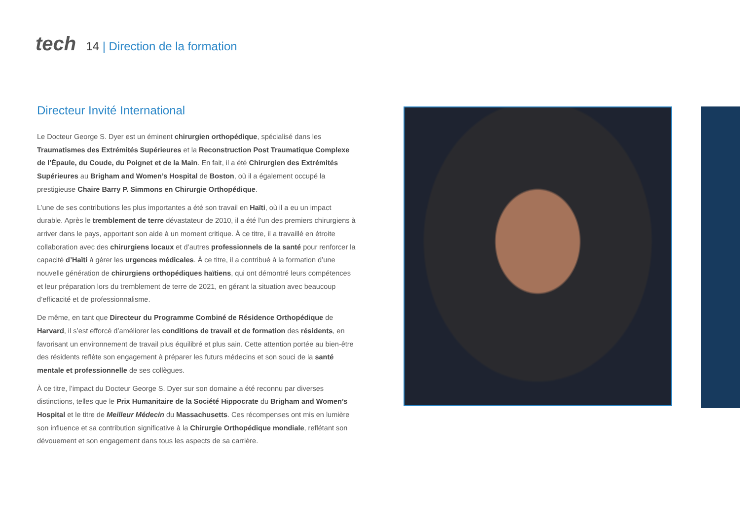tech
14 | Direction de la formation
Directeur Invité International
Le Docteur George S. Dyer est un éminent chirurgien orthopédique, spécialisé dans les Traumatismes des Extrémités Supérieures et la Reconstruction Post Traumatique Complexe de l’Épaule, du Coude, du Poignet et de la Main. En fait, il a été Chirurgien des Extrémités Supérieures au Brigham and Women’s Hospital de Boston, où il a également occupé la prestigieuse Chaire Barry P. Simmons en Chirurgie Orthopédique.
L’une de ses contributions les plus importantes a été son travail en Haïti, où il a eu un impact durable. Après le tremblement de terre dévastateur de 2010, il a été l’un des premiers chirurgiens à arriver dans le pays, apportant son aide à un moment critique. À ce titre, il a travaillé en étroite collaboration avec des chirurgiens locaux et d’autres professionnels de la santé pour renforcer la capacité d’Haïti à gérer les urgences médicales. À ce titre, il a contribué à la formation d’une nouvelle génération de chirurgiens orthopédiques haïtiens, qui ont démontré leurs compétences et leur préparation lors du tremblement de terre de 2021, en gérant la situation avec beaucoup d’efficacité et de professionnalisme.
De même, en tant que Directeur du Programme Combiné de Résidence Orthopédique de Harvard, il s’est efforcé d’améliorer les conditions de travail et de formation des résidents, en favorisant un environnement de travail plus équilibré et plus sain. Cette attention portée au bien-être des résidents reflète son engagement à préparer les futurs médecins et son souci de la santé mentale et professionnelle de ses collègues.
À ce titre, l’impact du Docteur George S. Dyer sur son domaine a été reconnu par diverses distinctions, telles que le Prix Humanitaire de la Société Hippocrate du Brigham and Women’s Hospital et le titre de Meilleur Médecin du Massachusetts. Ces récompenses ont mis en lumière son influence et sa contribution significative à la Chirurgie Orthopédique mondiale, reflétant son dévouement et son engagement dans tous les aspects de sa carrière.